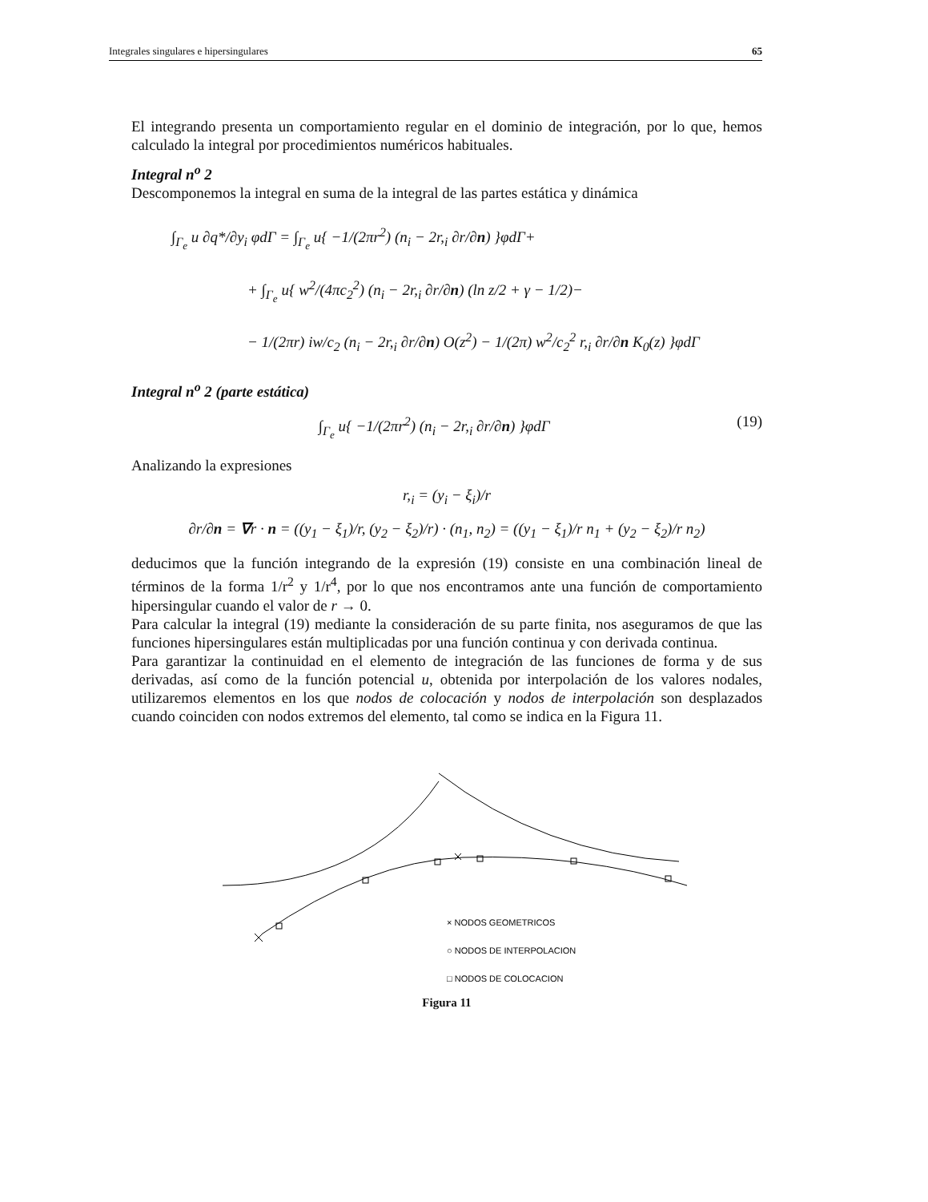Integrales singulares e hipersingulares 65
El integrando presenta un comportamiento regular en el dominio de integración, por lo que, hemos calculado la integral por procedimientos numéricos habituales.
Integral n<sup>o</sup> 2
Descomponemos la integral en suma de la integral de las partes estática y dinámica
∫<sub>Γ<sub>e</sub></sub> u ∂q*/∂y<sub>i</sub> φdΓ = ∫<sub>Γ<sub>e</sub></sub> u{ −1/(2πr<sup>2</sup>) (n<sub>i</sub> − 2r,<sub>i</sub> ∂r/∂n) }φdΓ+
+ ∫<sub>Γ<sub>e</sub></sub> u{ w<sup>2</sup>/(4πc<sub>2</sub><sup>2</sup>) (n<sub>i</sub> − 2r,<sub>i</sub> ∂r/∂n) (ln z/2 + γ − 1/2)−
− 1/(2πr) iw/c<sub>2</sub> (n<sub>i</sub> − 2r,<sub>i</sub> ∂r/∂n) O(z<sup>2</sup>) − 1/(2π) w<sup>2</sup>/c<sub>2</sub><sup>2</sup> r,<sub>i</sub> ∂r/∂n K<sub>0</sub>(z) }φdΓ
Integral n<sup>o</sup> 2 (parte estática)
∫<sub>Γ<sub>e</sub></sub> u{ −1/(2πr<sup>2</sup>) (n<sub>i</sub> − 2r,<sub>i</sub> ∂r/∂n) }φdΓ (19)
Analizando la expresiones
r,<sub>i</sub> = (y<sub>i</sub> − ξ<sub>i</sub>)/r
∂r/∂n = ∇r · n = ((y<sub>1</sub> − ξ<sub>1</sub>)/r, (y<sub>2</sub> − ξ<sub>2</sub>)/r) · (n<sub>1</sub>, n<sub>2</sub>) = ((y<sub>1</sub> − ξ<sub>1</sub>)/r n<sub>1</sub> + (y<sub>2</sub> − ξ<sub>2</sub>)/r n<sub>2</sub>)
deducimos que la función integrando de la expresión (19) consiste en una combinación lineal de términos de la forma 1/r<sup>2</sup> y 1/r<sup>4</sup>, por lo que nos encontramos ante una función de comportamiento hipersingular cuando el valor de r → 0.
Para calcular la integral (19) mediante la consideración de su parte finita, nos aseguramos de que las funciones hipersingulares están multiplicadas por una función continua y con derivada continua.
Para garantizar la continuidad en el elemento de integración de las funciones de forma y de sus derivadas, así como de la función potencial u, obtenida por interpolación de los valores nodales, utilizaremos elementos en los que nodos de colocación y nodos de interpolación son desplazados cuando coinciden con nodos extremos del elemento, tal como se indica en la Figura 11.
× NODOS GEOMETRICOS
○ NODOS DE INTERPOLACION
□ NODOS DE COLOCACION
Figura 11